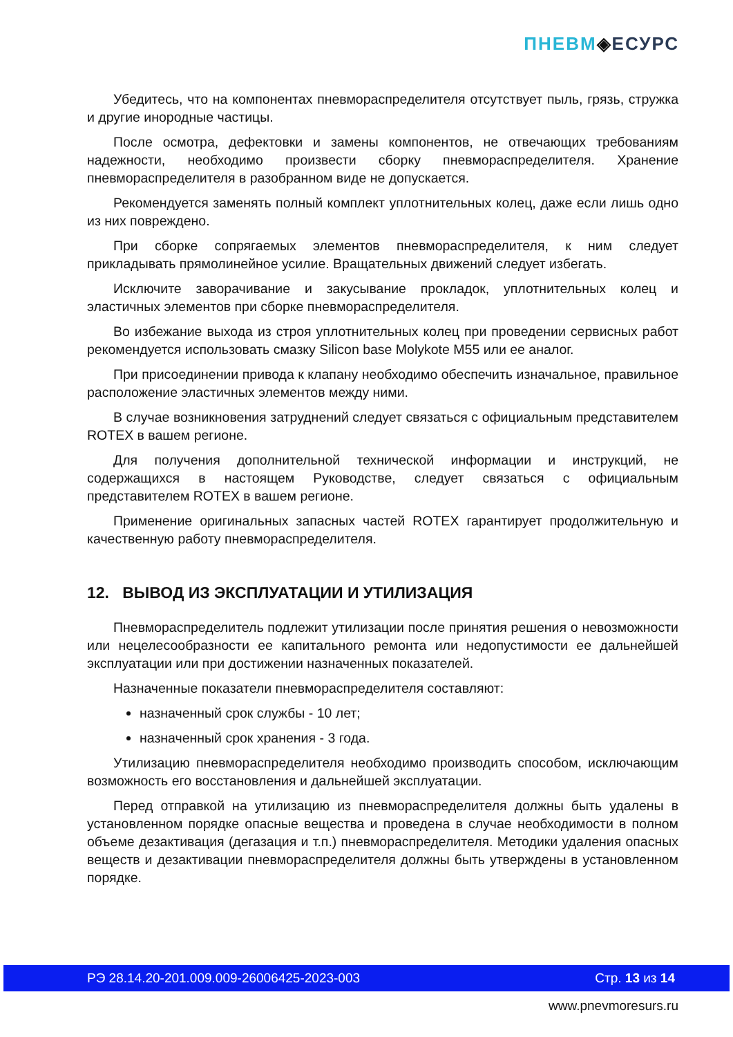ПНЕВМ◈ЕСУРС
Убедитесь, что на компонентах пневмораспределителя отсутствует пыль, грязь, стружка и другие инородные частицы.
После осмотра, дефектовки и замены компонентов, не отвечающих требованиям надежности, необходимо произвести сборку пневмораспределителя. Хранение пневмораспределителя в разобранном виде не допускается.
Рекомендуется заменять полный комплект уплотнительных колец, даже если лишь одно из них повреждено.
При сборке сопрягаемых элементов пневмораспределителя, к ним следует прикладывать прямолинейное усилие. Вращательных движений следует избегать.
Исключите заворачивание и закусывание прокладок, уплотнительных колец и эластичных элементов при сборке пневмораспределителя.
Во избежание выхода из строя уплотнительных колец при проведении сервисных работ рекомендуется использовать смазку Silicon base Molykote M55 или ее аналог.
При присоединении привода к клапану необходимо обеспечить изначальное, правильное расположение эластичных элементов между ними.
В случае возникновения затруднений следует связаться с официальным представителем ROTEX в вашем регионе.
Для получения дополнительной технической информации и инструкций, не содержащихся в настоящем Руководстве, следует связаться с официальным представителем ROTEX в вашем регионе.
Применение оригинальных запасных частей ROTEX гарантирует продолжительную и качественную работу пневмораспределителя.
12. ВЫВОД ИЗ ЭКСПЛУАТАЦИИ И УТИЛИЗАЦИЯ
Пневмораспределитель подлежит утилизации после принятия решения о невозможности или нецелесообразности ее капитального ремонта или недопустимости ее дальнейшей эксплуатации или при достижении назначенных показателей.
Назначенные показатели пневмораспределителя составляют:
назначенный срок службы - 10 лет;
назначенный срок хранения - 3 года.
Утилизацию пневмораспределителя необходимо производить способом, исключающим возможность его восстановления и дальнейшей эксплуатации.
Перед отправкой на утилизацию из пневмораспределителя должны быть удалены в установленном порядке опасные вещества и проведена в случае необходимости в полном объеме дезактивация (дегазация и т.п.) пневмораспределителя. Методики удаления опасных веществ и дезактивации пневмораспределителя должны быть утверждены в установленном порядке.
РЭ 28.14.20-201.009.009-26006425-2023-003 Стр. 13 из 14
www.pnevmoresurs.ru